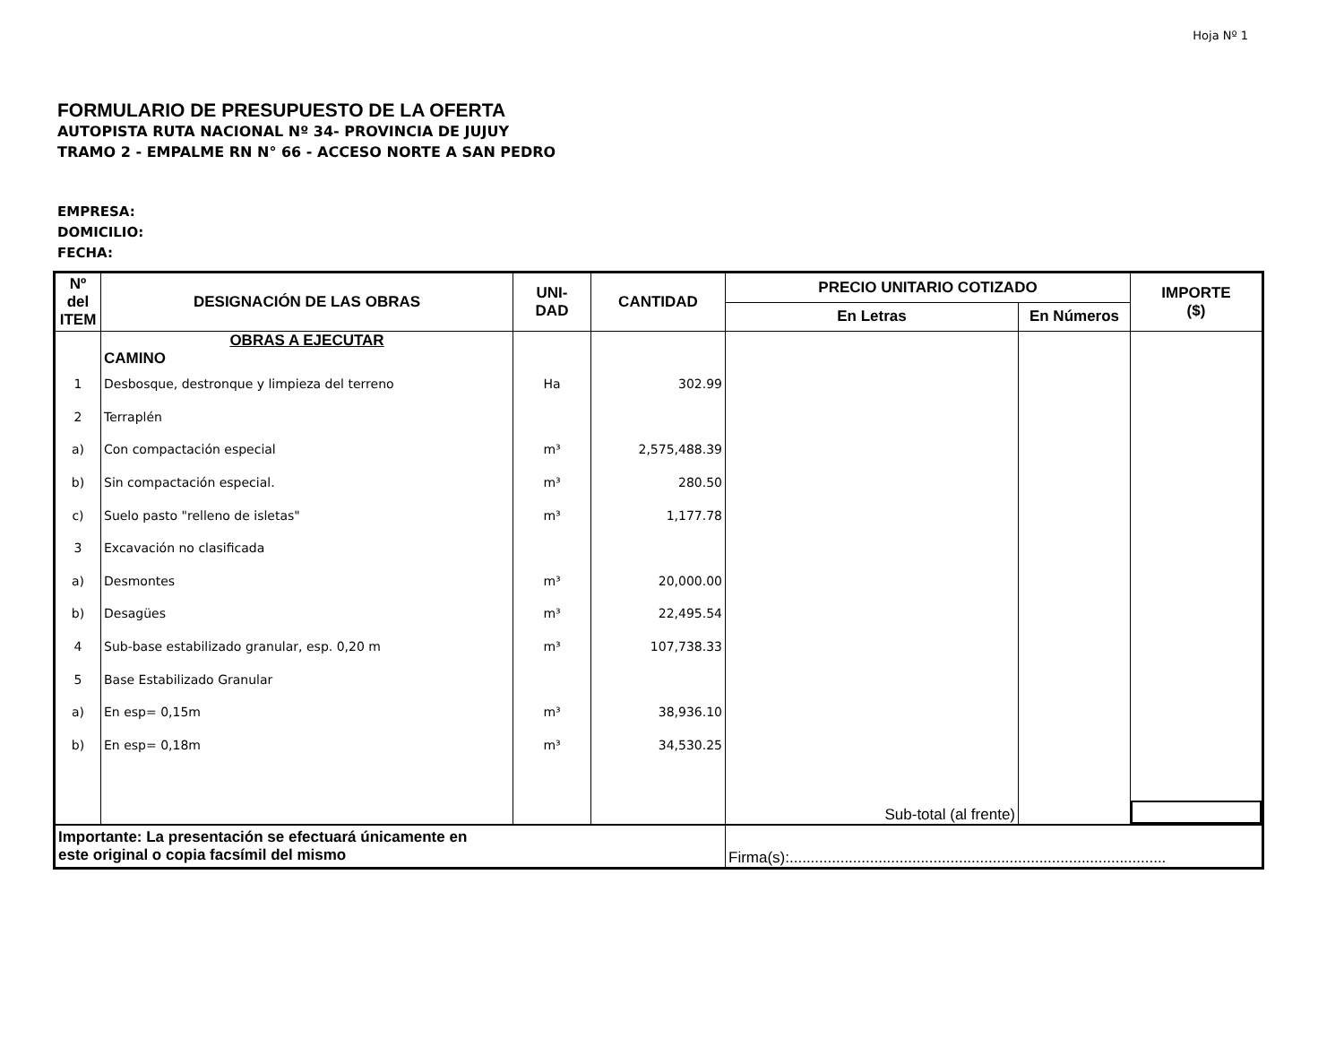Hoja Nº 1
FORMULARIO DE PRESUPUESTO DE LA OFERTA
AUTOPISTA RUTA NACIONAL Nº 34- PROVINCIA DE JUJUY
TRAMO 2 - EMPALME RN N° 66 - ACCESO NORTE A SAN PEDRO
EMPRESA:
DOMICILIO:
FECHA:
| Nº del ITEM | DESIGNACIÓN DE LAS OBRAS | UNI- DAD | CANTIDAD | PRECIO UNITARIO COTIZADO | | IMPORTE ($) |
| --- | --- | --- | --- | --- | --- | --- |
| | | | | En Letras | En Números | |
| | OBRAS A EJECUTAR CAMINO | | | | | |
| 1 | Desbosque, destronque y limpieza del terreno | Ha | 302.99 | | | |
| 2 | Terraplén | | | | | |
| a) | Con compactación especial | m³ | 2,575,488.39 | | | |
| b) | Sin compactación especial. | m³ | 280.50 | | | |
| c) | Suelo pasto "relleno de isletas" | m³ | 1,177.78 | | | |
| 3 | Excavación no clasificada | | | | | |
| a) | Desmontes | m³ | 20,000.00 | | | |
| b) | Desagües | m³ | 22,495.54 | | | |
| 4 | Sub-base estabilizado granular, esp. 0,20 m | m³ | 107,738.33 | | | |
| 5 | Base Estabilizado Granular | | | | | |
| a) | En esp= 0,15m | m³ | 38,936.10 | | | |
| b) | En esp= 0,18m | m³ | 34,530.25 | | | |
| | | | | Sub-total (al frente) | | |
| Importante: La presentación se efectuará únicamente en este original o copia facsímil del mismo | | | | Firma(s):......................................................................................... | | |